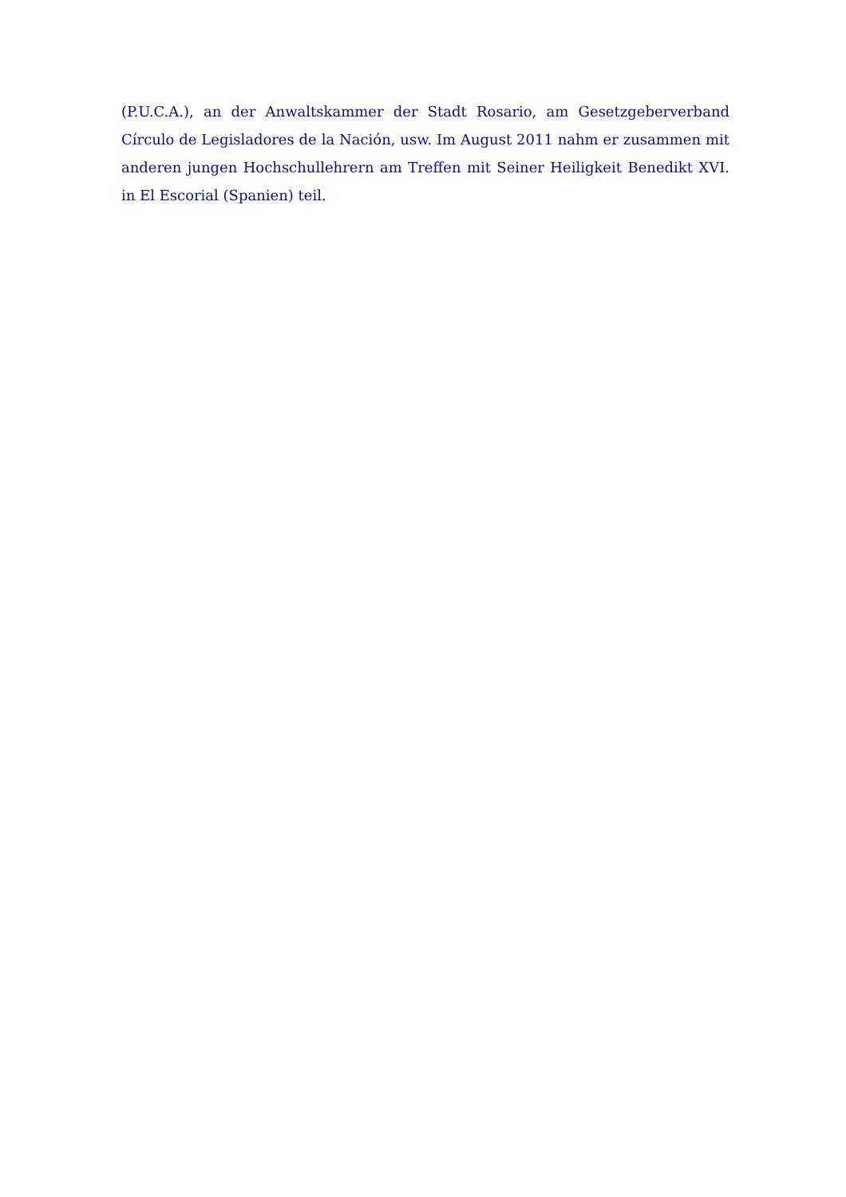(P.U.C.A.), an der Anwaltskammer der Stadt Rosario, am Gesetzgeberverband Círculo de Legisladores de la Nación, usw. Im August 2011 nahm er zusammen mit anderen jungen Hochschullehrern am Treffen mit Seiner Heiligkeit Benedikt XVI. in El Escorial (Spanien) teil.